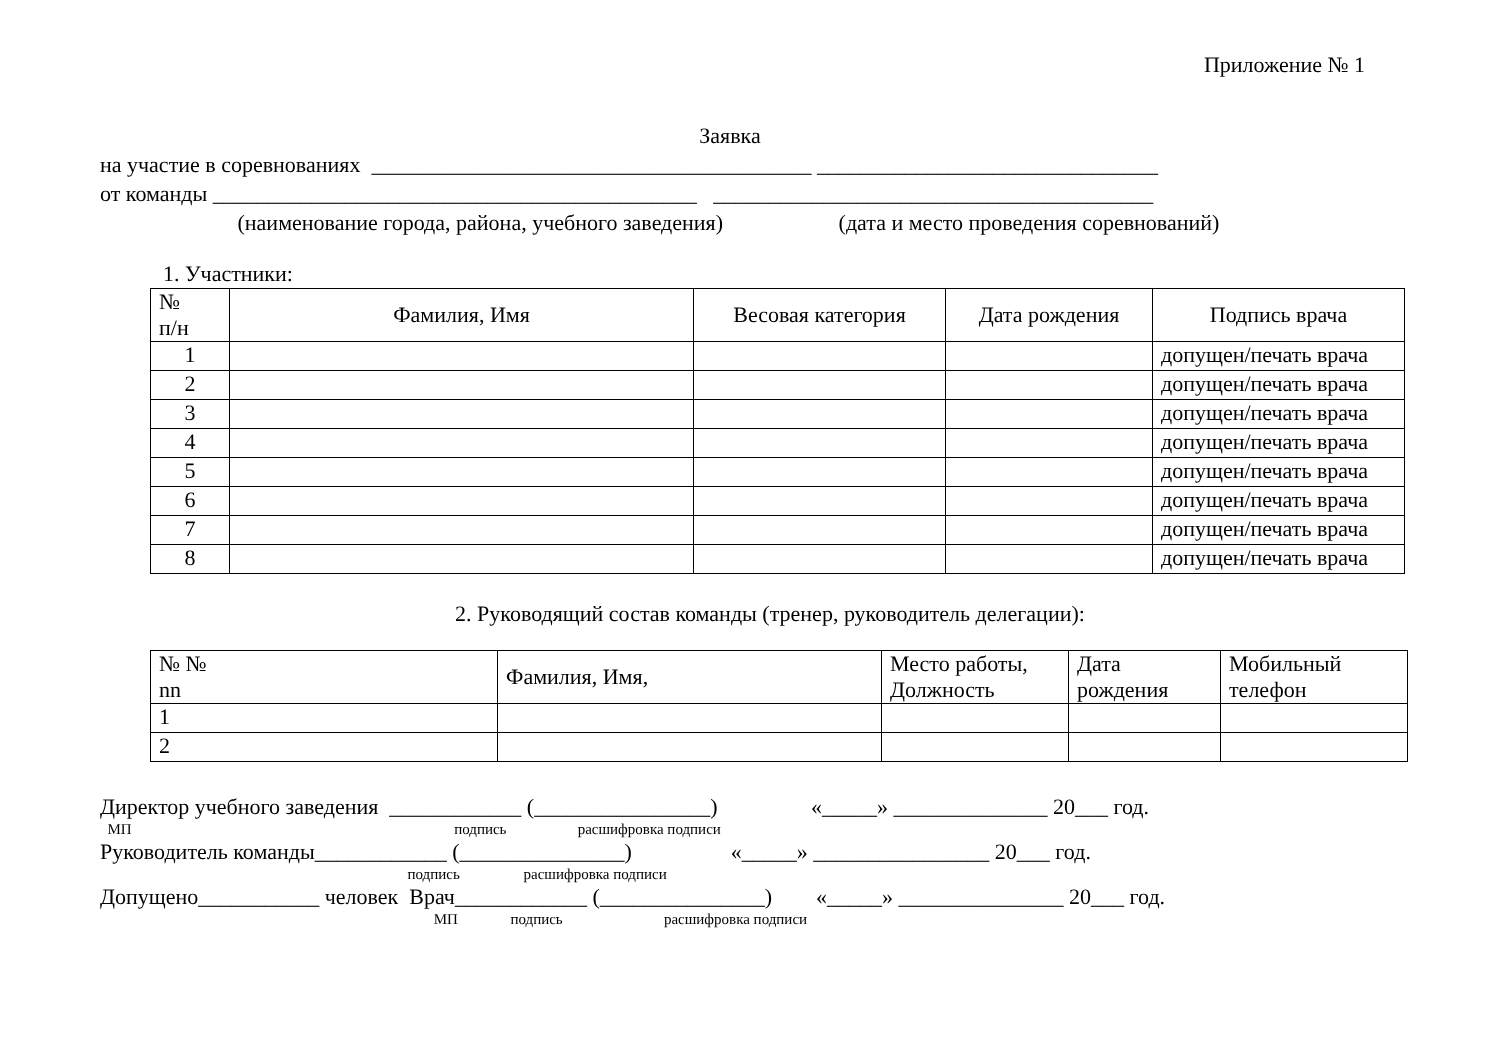Приложение № 1
Заявка
на участие в соревнованиях ________________________________________ _______________________________
от команды ____________________________________________ ________________________________________
(наименование города, района, учебного заведения) (дата и место проведения соревнований)
1. Участники:
| № п/н | Фамилия, Имя | Весовая категория | Дата рождения | Подпись врача |
| --- | --- | --- | --- | --- |
| 1 | | | | допущен/печать врача |
| 2 | | | | допущен/печать врача |
| 3 | | | | допущен/печать врача |
| 4 | | | | допущен/печать врача |
| 5 | | | | допущен/печать врача |
| 6 | | | | допущен/печать врача |
| 7 | | | | допущен/печать врача |
| 8 | | | | допущен/печать врача |
2. Руководящий состав команды (тренер, руководитель делегации):
| № № nn | Фамилия, Имя, | Место работы, Должность | Дата рождения | Мобильный телефон |
| --- | --- | --- | --- | --- |
| 1 | | | | |
| 2 | | | | |
Директор учебного заведения ____________ (________________) «_____» ______________ 20___ год.
МП подпись расшифровка подписи
Руководитель команды____________ (_______________) «_____» ________________ 20___ год.
подпись расшифровка подписи
Допущено___________ человек Врач____________ (_______________) «_____» _______________ 20___ год.
МП подпись расшифровка подписи